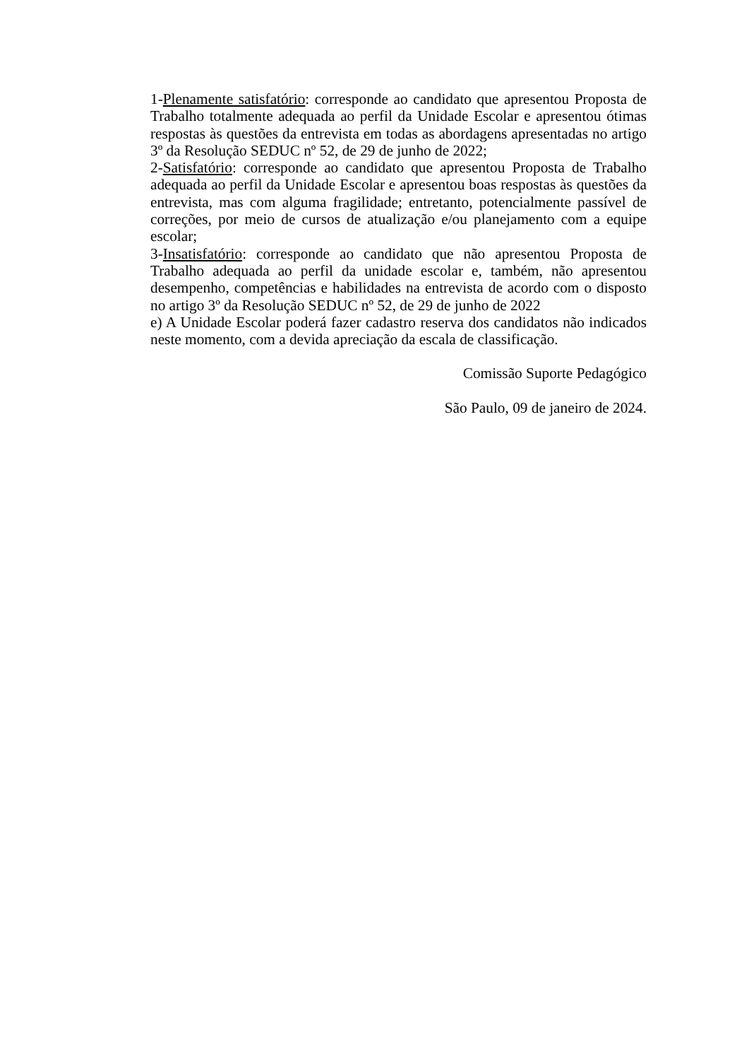1-Plenamente satisfatório: corresponde ao candidato que apresentou Proposta de Trabalho totalmente adequada ao perfil da Unidade Escolar e apresentou ótimas respostas às questões da entrevista em todas as abordagens apresentadas no artigo 3º da Resolução SEDUC nº 52, de 29 de junho de 2022;
2-Satisfatório: corresponde ao candidato que apresentou Proposta de Trabalho adequada ao perfil da Unidade Escolar e apresentou boas respostas às questões da entrevista, mas com alguma fragilidade; entretanto, potencialmente passível de correções, por meio de cursos de atualização e/ou planejamento com a equipe escolar;
3-Insatisfatório: corresponde ao candidato que não apresentou Proposta de Trabalho adequada ao perfil da unidade escolar e, também, não apresentou desempenho, competências e habilidades na entrevista de acordo com o disposto no artigo 3º da Resolução SEDUC nº 52, de 29 de junho de 2022
e) A Unidade Escolar poderá fazer cadastro reserva dos candidatos não indicados neste momento, com a devida apreciação da escala de classificação.
Comissão Suporte Pedagógico
São Paulo, 09 de janeiro de 2024.